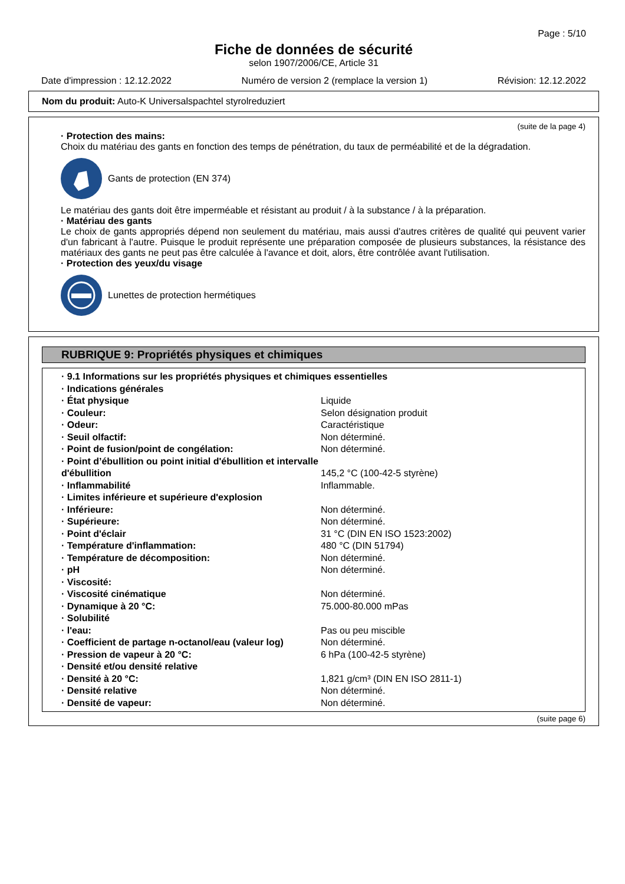Page : 5/10
Fiche de données de sécurité
selon 1907/2006/CE, Article 31
Date d'impression : 12.12.2022 Numéro de version 2 (remplace la version 1) Révision: 12.12.2022
Nom du produit: Auto-K Universalspachtel styrolreduziert
(suite de la page 4)
· Protection des mains:
Choix du matériau des gants en fonction des temps de pénétration, du taux de perméabilité et de la dégradation.
Gants de protection (EN 374)
Le matériau des gants doit être imperméable et résistant au produit / à la substance / à la préparation.
· Matériau des gants
Le choix de gants appropriés dépend non seulement du matériau, mais aussi d'autres critères de qualité qui peuvent varier d'un fabricant à l'autre. Puisque le produit représente une préparation composée de plusieurs substances, la résistance des matériaux des gants ne peut pas être calculée à l'avance et doit, alors, être contrôlée avant l'utilisation.
· Protection des yeux/du visage
Lunettes de protection hermétiques
RUBRIQUE 9: Propriétés physiques et chimiques
| · 9.1 Informations sur les propriétés physiques et chimiques essentielles | |
| · Indications générales | |
| · État physique | Liquide |
| · Couleur: | Selon désignation produit |
| · Odeur: | Caractéristique |
| · Seuil olfactif: | Non déterminé. |
| · Point de fusion/point de congélation: | Non déterminé. |
| · Point d’ébullition ou point initial d'ébullition et intervalle d'ébullition | 145,2 °C (100-42-5 styrène) |
| · Inflammabilité | Inflammable. |
| · Limites inférieure et supérieure d'explosion | |
| · Inférieure: | Non déterminé. |
| · Supérieure: | Non déterminé. |
| · Point d'éclair | 31 °C (DIN EN ISO 1523:2002) |
| · Température d'inflammation: | 480 °C (DIN 51794) |
| · Température de décomposition: | Non déterminé. |
| · pH | Non déterminé. |
| · Viscosité: | |
| · Viscosité cinématique | Non déterminé. |
| · Dynamique à 20 °C: | 75.000-80.000 mPas |
| · Solubilité | |
| · l'eau: | Pas ou peu miscible |
| · Coefficient de partage n-octanol/eau (valeur log) | Non déterminé. |
| · Pression de vapeur à 20 °C: | 6 hPa (100-42-5 styrène) |
| · Densité et/ou densité relative | |
| · Densité à 20 °C: | 1,821 g/cm³ (DIN EN ISO 2811-1) |
| · Densité relative | Non déterminé. |
| · Densité de vapeur: | Non déterminé. |
(suite page 6)